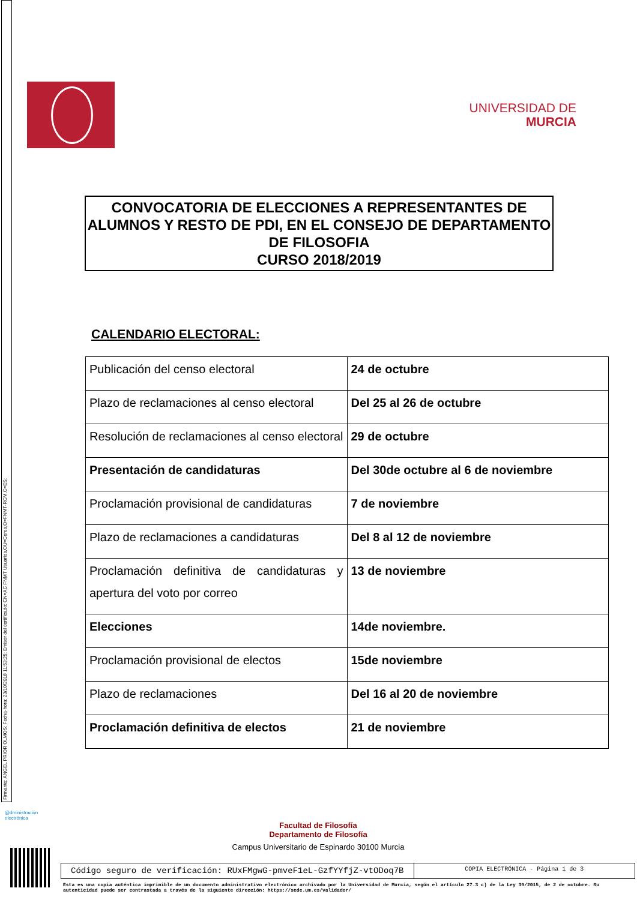Firmante: ANGEL PRIOR OLMOS; Fecha-hora: 23/10/2018 11:53:25; Emisor del certificado: CN=AC FNMT Usuarios,OU=Ceres,O=FNMT-RCM,C=ES;
UNIVERSIDAD DE
MURCIA
CONVOCATORIA DE ELECCIONES A REPRESENTANTES DE ALUMNOS Y RESTO DE PDI, EN EL CONSEJO DE DEPARTAMENTO DE FILOSOFIA
CURSO 2018/2019
CALENDARIO ELECTORAL:
| Publicación del censo electoral | 24 de octubre |
| Plazo de reclamaciones al censo electoral | Del 25 al 26 de octubre |
| Resolución de reclamaciones al censo electoral | 29 de octubre |
| Presentación de candidaturas | Del 30de octubre al 6 de noviembre |
| Proclamación provisional de candidaturas | 7 de noviembre |
| Plazo de reclamaciones a candidaturas | Del 8 al 12 de noviembre |
| Proclamación definitiva de candidaturas y apertura del voto por correo | 13 de noviembre |
| Elecciones | 14de noviembre. |
| Proclamación provisional de electos | 15de noviembre |
| Plazo de reclamaciones | Del 16 al 20 de noviembre |
| Proclamación definitiva de electos | 21 de noviembre |
@dministración
electrónica
Facultad de Filosofía
Departamento de Filosofía
Campus Universitario de Espinardo 30100 Murcia
Código seguro de verificación: RUxFMgwG-pmveF1eL-GzfYYfjZ-vtODoq7B
COPIA ELECTRÓNICA - Página 1 de 3
Esta es una copia auténtica imprimible de un documento administrativo electrónico archivado por la Universidad de Murcia, según el artículo 27.3 c) de la Ley 39/2015, de 2 de octubre. Su autenticidad puede ser contrastada a través de la siguiente dirección: https://sede.um.es/validador/